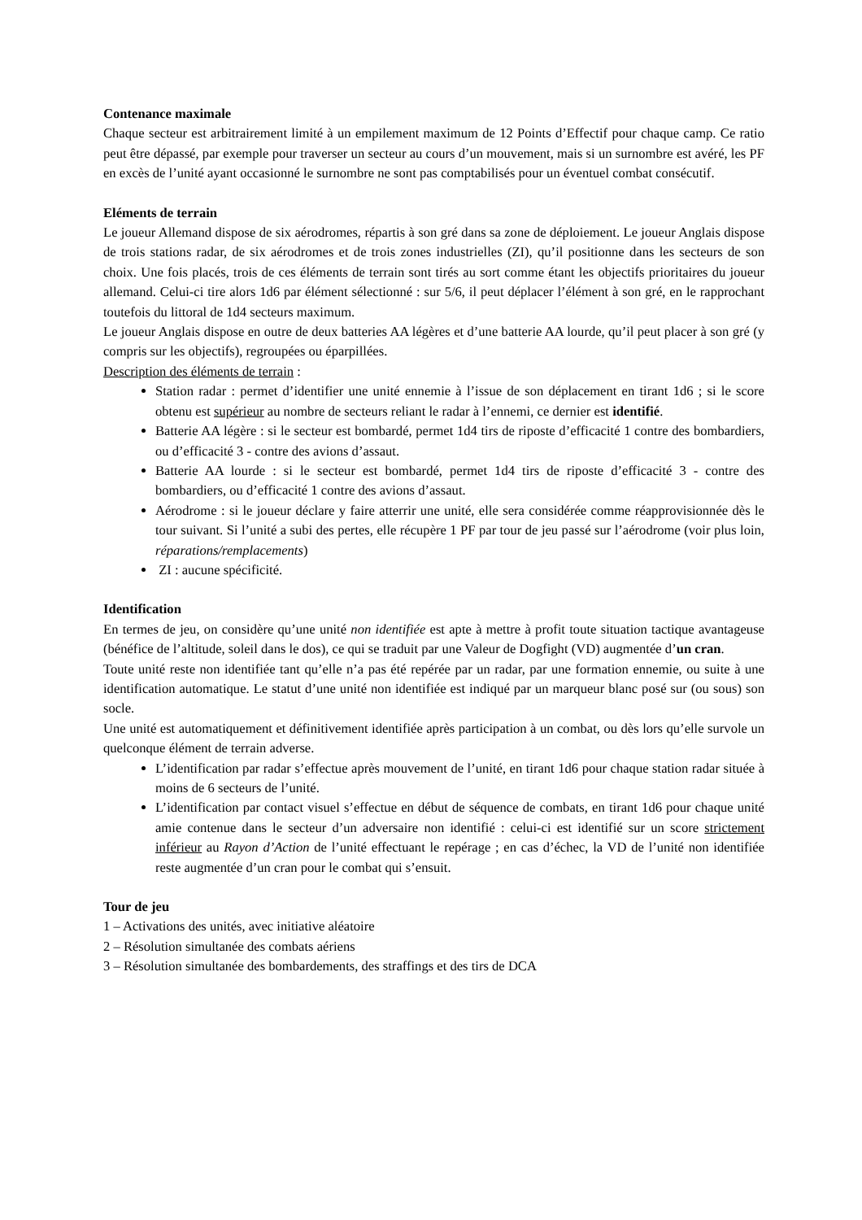Contenance maximale
Chaque secteur est arbitrairement limité à un empilement maximum de 12 Points d’Effectif pour chaque camp. Ce ratio peut être dépassé, par exemple pour traverser un secteur au cours d’un mouvement, mais si un surnombre est avéré, les PF en excès de l’unité ayant occasionné le surnombre ne sont pas comptabilisés pour un éventuel combat consécutif.
Eléments de terrain
Le joueur Allemand dispose de six aérodromes, répartis à son gré dans sa zone de déploiement. Le joueur Anglais dispose de trois stations radar, de six aérodromes et de trois zones industrielles (ZI), qu’il positionne dans les secteurs de son choix. Une fois placés, trois de ces éléments de terrain sont tirés au sort comme étant les objectifs prioritaires du joueur allemand. Celui-ci tire alors 1d6 par élément sélectionné : sur 5/6, il peut déplacer l’élément à son gré, en le rapprochant toutefois du littoral de 1d4 secteurs maximum.
Le joueur Anglais dispose en outre de deux batteries AA légères et d’une batterie AA lourde, qu’il peut placer à son gré (y compris sur les objectifs), regroupées ou éparpillées.
Description des éléments de terrain :
Station radar : permet d’identifier une unité ennemie à l’issue de son déplacement en tirant 1d6 ; si le score obtenu est supérieur au nombre de secteurs reliant le radar à l’ennemi, ce dernier est identifié.
Batterie AA légère : si le secteur est bombardé, permet 1d4 tirs de riposte d’efficacité 1 contre des bombardiers, ou d’efficacité 3 - contre des avions d’assaut.
Batterie AA lourde : si le secteur est bombardé, permet 1d4 tirs de riposte d’efficacité 3 - contre des bombardiers, ou d’efficacité 1 contre des avions d’assaut.
Aérodrome : si le joueur déclare y faire atterrir une unité, elle sera considérée comme réapprovisionnée dès le tour suivant. Si l’unité a subi des pertes, elle récupère 1 PF par tour de jeu passé sur l’aérodrome (voir plus loin, réparations/remplacements)
ZI : aucune spécificité.
Identification
En termes de jeu, on considère qu’une unité non identifiée est apte à mettre à profit toute situation tactique avantageuse (bénéfice de l’altitude, soleil dans le dos), ce qui se traduit par une Valeur de Dogfight (VD) augmentée d’un cran.
Toute unité reste non identifiée tant qu’elle n’a pas été repérée par un radar, par une formation ennemie, ou suite à une identification automatique. Le statut d’une unité non identifiée est indiqué par un marqueur blanc posé sur (ou sous) son socle.
Une unité est automatiquement et définitivement identifiée après participation à un combat, ou dès lors qu’elle survole un quelconque élément de terrain adverse.
L’identification par radar s’effectue après mouvement de l’unité, en tirant 1d6 pour chaque station radar située à moins de 6 secteurs de l’unité.
L’identification par contact visuel s’effectue en début de séquence de combats, en tirant 1d6 pour chaque unité amie contenue dans le secteur d’un adversaire non identifié : celui-ci est identifié sur un score strictement inférieur au Rayon d’Action de l’unité effectuant le repérage ; en cas d’échec, la VD de l’unité non identifiée reste augmentée d’un cran pour le combat qui s’ensuit.
Tour de jeu
1 – Activations des unités, avec initiative aléatoire
2 – Résolution simultanée des combats aériens
3 – Résolution simultanée des bombardements, des straffings et des tirs de DCA